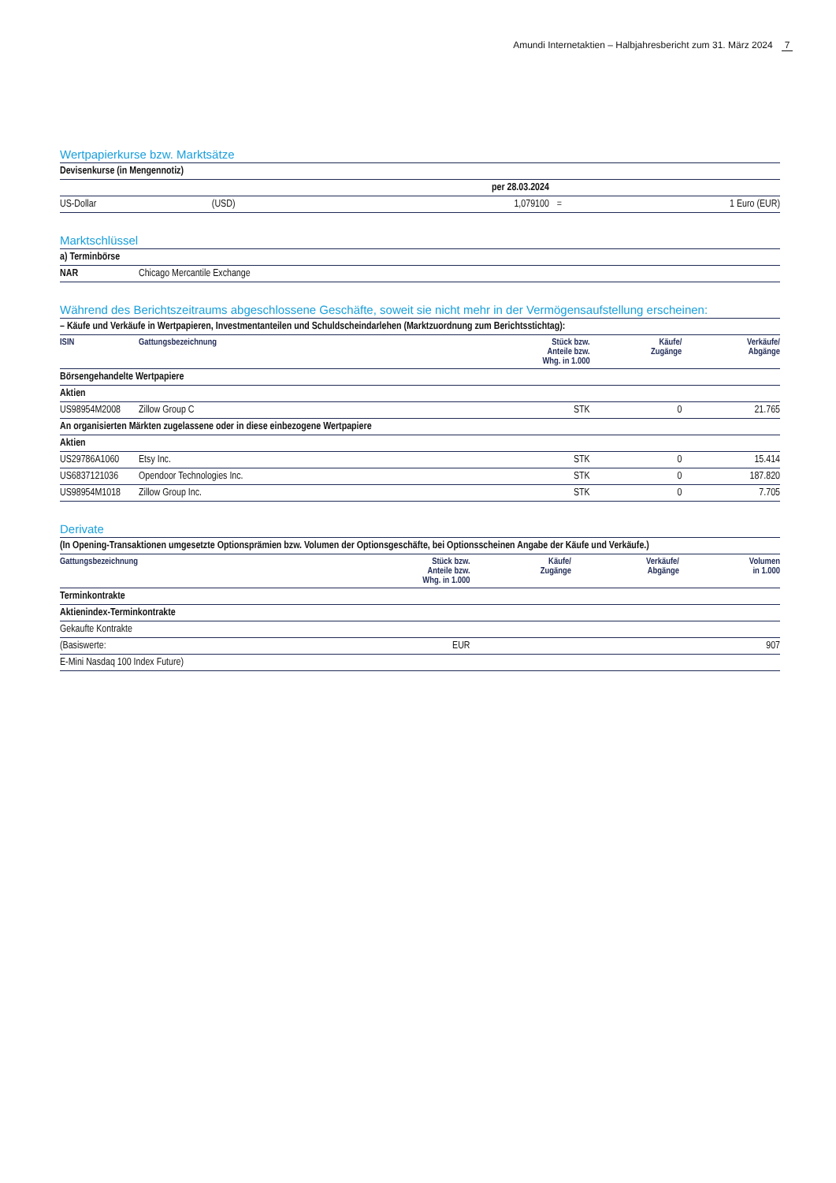Amundi Internetaktien – Halbjahresbericht zum 31. März 2024 7
Wertpapierkurse bzw. Marktsätze
| Devisenkurse (in Mengennotiz) | | | | |
| | | per 28.03.2024 | | |
| US-Dollar | (USD) | 1,079100 | = | 1 Euro (EUR) |
Marktschlüssel
| a) Terminbörse | |
| NAR | Chicago Mercantile Exchange |
Während des Berichtszeitraums abgeschlossene Geschäfte, soweit sie nicht mehr in der Vermögensaufstellung erscheinen:
| – Käufe und Verkäufe in Wertpapieren, Investmentanteilen und Schuldscheindarlehen (Marktzuordnung zum Berichtsstichtag): | | | | |
| ISIN | Gattungsbezeichnung | Stück bzw. Anteile bzw. Whg. in 1.000 | Käufe/ Zugänge | Verkäufe/ Abgänge |
| Börsengehandelte Wertpapiere | | | | |
| Aktien | | | | |
| US98954M2008 | Zillow Group C | STK | 0 | 21.765 |
| An organisierten Märkten zugelassene oder in diese einbezogene Wertpapiere | | | | |
| Aktien | | | | |
| US29786A1060 | Etsy Inc. | STK | 0 | 15.414 |
| US6837121036 | Opendoor Technologies Inc. | STK | 0 | 187.820 |
| US98954M1018 | Zillow Group Inc. | STK | 0 | 7.705 |
Derivate
| (In Opening-Transaktionen umgesetzte Optionsprämien bzw. Volumen der Optionsgeschäfte, bei Optionsscheinen Angabe der Käufe und Verkäufe.) | | | | |
| Gattungsbezeichnung | Stück bzw. Anteile bzw. Whg. in 1.000 | Käufe/ Zugänge | Verkäufe/ Abgänge | Volumen in 1.000 |
| Terminkontrakte | | | | |
| Aktienindex-Terminkontrakte | | | | |
| Gekaufte Kontrakte | | | | |
| (Basiswerte: | EUR | | | 907 |
| E-Mini Nasdaq 100 Index Future) | | | | |